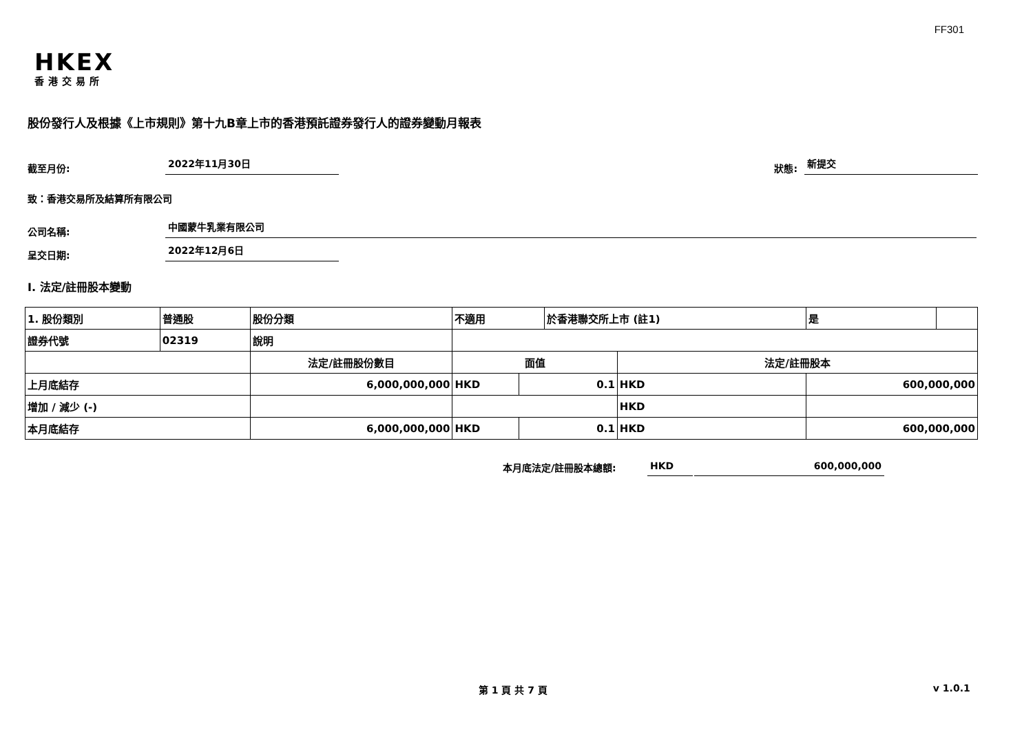FF301
HKEX
香港交易所
股份發行人及根據《上市規則》第十九B章上市的香港預託證券發行人的證券變動月報表
截至月份: 2022年11月30日 狀態: 新提交
致：香港交易所及結算所有限公司
公司名稱: 中國蒙牛乳業有限公司
呈交日期: 2022年12月6日
I. 法定/註冊股本變動
| 1. 股份類別 | 普通股 | 股份分類 | 不適用 | | | 於香港聯交所上市 (註1) | | 是 | |
| 證券代號 | 02319 | 說明 | | | | | | | |
| | | 法定/註冊股份數目 | | 面值 | | | 法定/註冊股本 | | |
| 上月底結存 | | 6,000,000,000 | | HKD | 0.1 | | HKD | 600,000,000 | |
| 增加 / 減少 (-) | | | | | | | HKD | | |
| 本月底結存 | | 6,000,000,000 | | HKD | 0.1 | | HKD | 600,000,000 | |
本月底法定/註冊股本總額: HKD 600,000,000
第 1 頁 共 7 頁 v 1.0.1